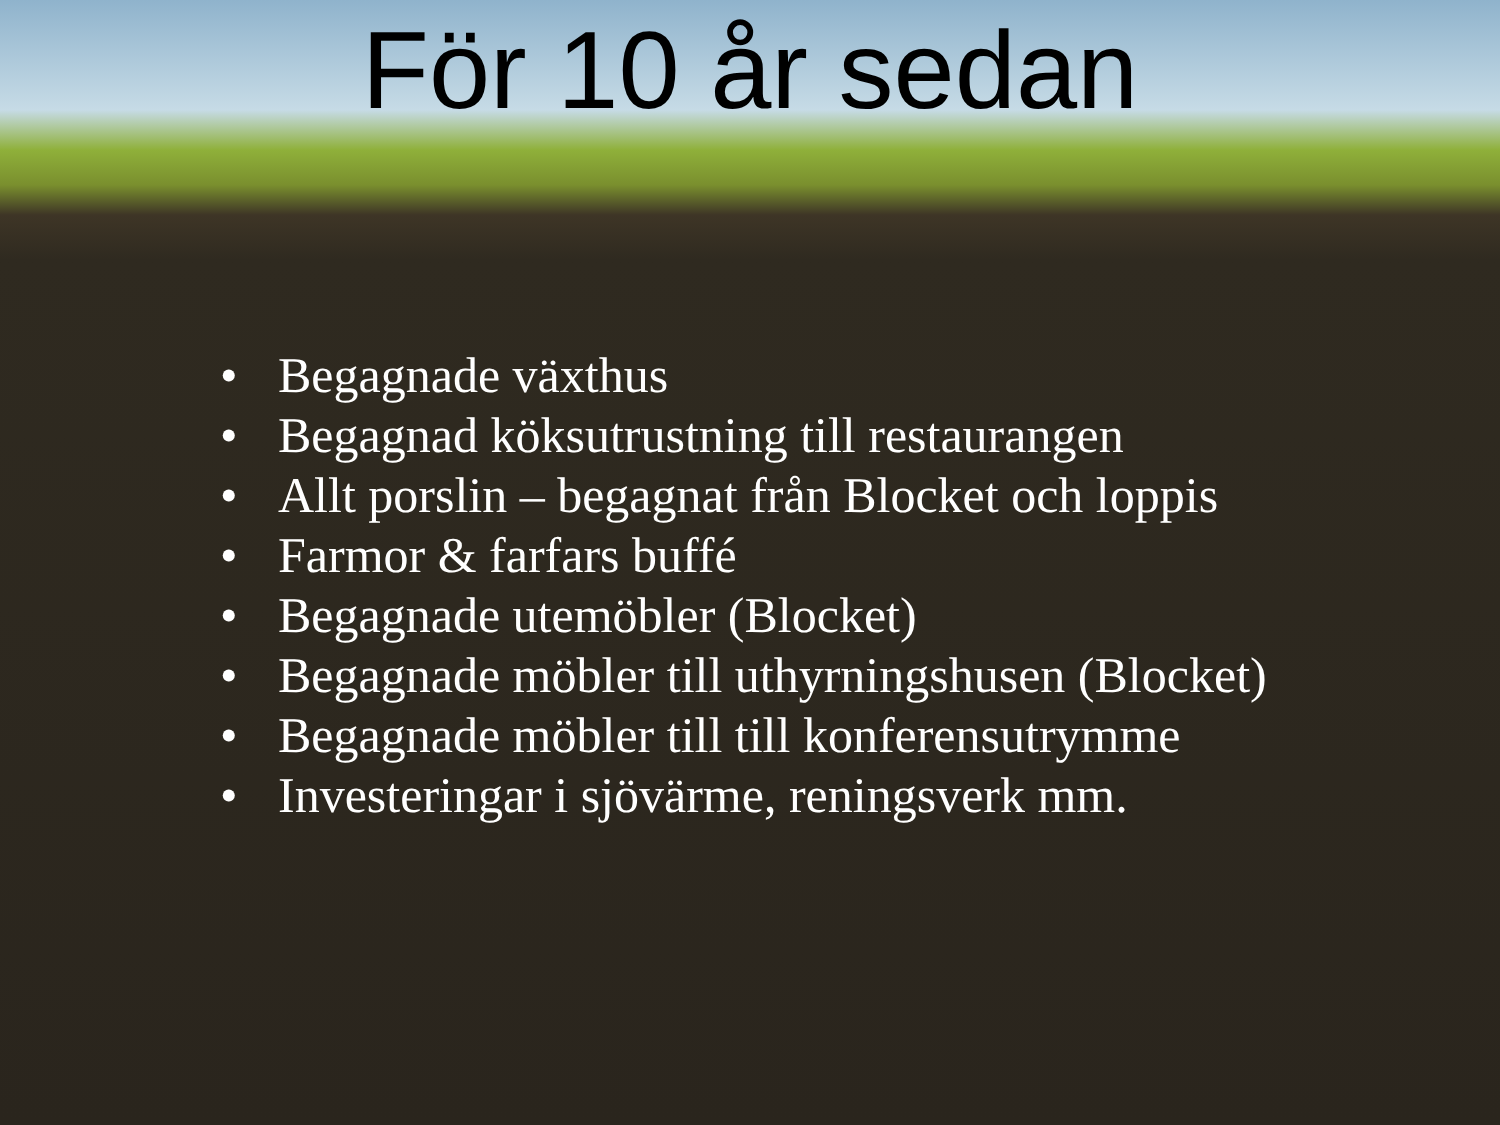För 10 år sedan
• Begagnade växthus
• Begagnad köksutrustning till restaurangen
• Allt porslin – begagnat från Blocket och loppis
• Farmor & farfars buffé
• Begagnade utemöbler (Blocket)
• Begagnade möbler till uthyrningshusen (Blocket)
• Begagnade möbler till till konferensutrymme
• Investeringar i sjövärme, reningsverk mm.